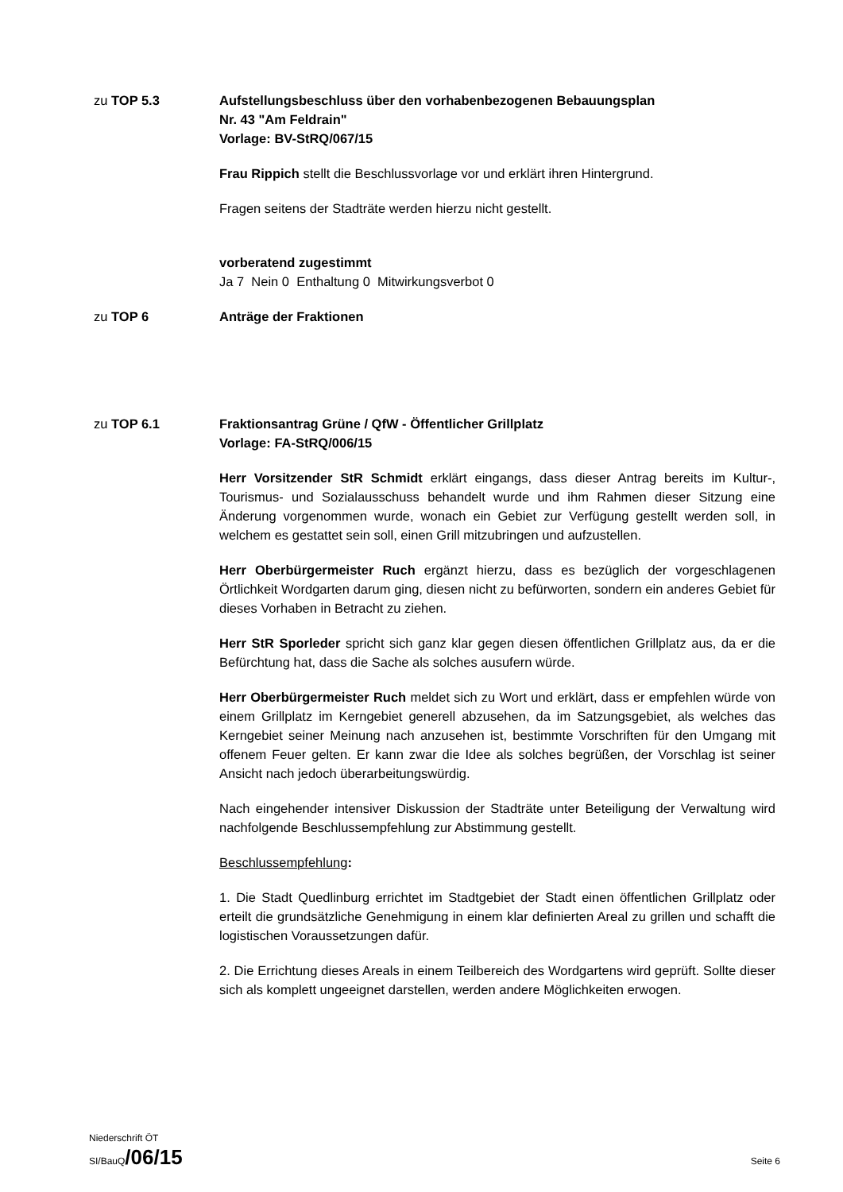zu TOP 5.3 Aufstellungsbeschluss über den vorhabenbezogenen Bebauungsplan
Nr. 43 "Am Feldrain"
Vorlage: BV-StRQ/067/15
Frau Rippich stellt die Beschlussvorlage vor und erklärt ihren Hintergrund.
Fragen seitens der Stadträte werden hierzu nicht gestellt.
vorberatend zugestimmt
Ja 7 Nein 0 Enthaltung 0 Mitwirkungsverbot 0
zu TOP 6 Anträge der Fraktionen
zu TOP 6.1 Fraktionsantrag Grüne / QfW - Öffentlicher Grillplatz
Vorlage: FA-StRQ/006/15
Herr Vorsitzender StR Schmidt erklärt eingangs, dass dieser Antrag bereits im Kultur-, Tourismus- und Sozialausschuss behandelt wurde und ihm Rahmen dieser Sitzung eine Änderung vorgenommen wurde, wonach ein Gebiet zur Verfügung gestellt werden soll, in welchem es gestattet sein soll, einen Grill mitzubringen und aufzustellen.
Herr Oberbürgermeister Ruch ergänzt hierzu, dass es bezüglich der vorgeschlagenen Örtlichkeit Wordgarten darum ging, diesen nicht zu befürworten, sondern ein anderes Gebiet für dieses Vorhaben in Betracht zu ziehen.
Herr StR Sporleder spricht sich ganz klar gegen diesen öffentlichen Grillplatz aus, da er die Befürchtung hat, dass die Sache als solches ausufern würde.
Herr Oberbürgermeister Ruch meldet sich zu Wort und erklärt, dass er empfehlen würde von einem Grillplatz im Kerngebiet generell abzusehen, da im Satzungsgebiet, als welches das Kerngebiet seiner Meinung nach anzusehen ist, bestimmte Vorschriften für den Umgang mit offenem Feuer gelten. Er kann zwar die Idee als solches begrüßen, der Vorschlag ist seiner Ansicht nach jedoch überarbeitungswürdig.
Nach eingehender intensiver Diskussion der Stadträte unter Beteiligung der Verwaltung wird nachfolgende Beschlussempfehlung zur Abstimmung gestellt.
Beschlussempfehlung:
1. Die Stadt Quedlinburg errichtet im Stadtgebiet der Stadt einen öffentlichen Grillplatz oder erteilt die grundsätzliche Genehmigung in einem klar definierten Areal zu grillen und schafft die logistischen Voraussetzungen dafür.
2. Die Errichtung dieses Areals in einem Teilbereich des Wordgartens wird geprüft. Sollte dieser sich als komplett ungeeignet darstellen, werden andere Möglichkeiten erwogen.
Niederschrift ÖT
SI/BauQ/06/15
Seite 6